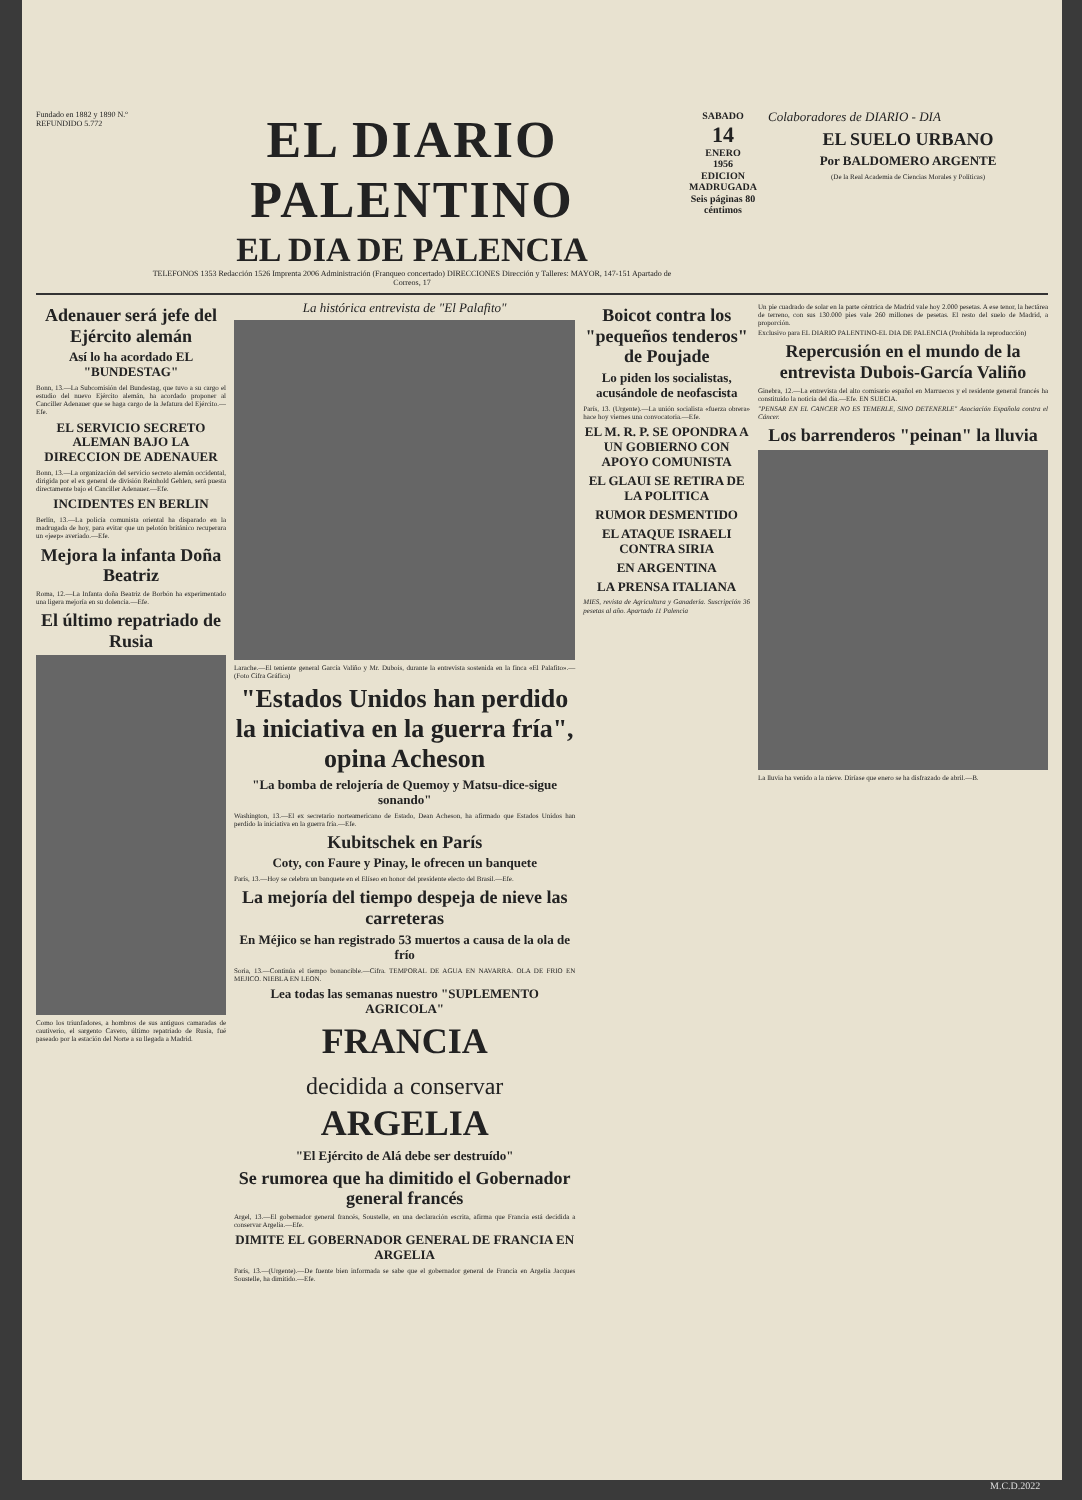Fundado en 1882 y 1890 N.º REFUNDIDO 5.772
EL DIARIO PALENTINO
EL DIA DE PALENCIA
TELEFONOS 1353 Redacción 1526 Imprenta 2006 Administración (Franqueo concertado) DIRECCIONES Dirección y Talleres: MAYOR, 147-151 Apartado de Correos, 17
SABADO
14
ENERO
1956
EDICION MADRUGADA Seis páginas 80 céntimos
Colaboradores de DIARIO - DIA
EL SUELO URBANO
Por BALDOMERO ARGENTE
(De la Real Academia de Ciencias Morales y Políticas)
Adenauer será jefe del Ejército alemán
Así lo ha acordado EL "BUNDESTAG"
Bonn, 13.—La Subcomisión del Bundestag, que tuvo a su cargo el estudio del nuevo Ejército alemán, ha acordado proponer al Canciller Adenauer que se haga cargo de la Jefatura del Ejército.—Efe.
EL SERVICIO SECRETO ALEMAN BAJO LA DIRECCION DE ADENAUER
Bonn, 13.—La organización del servicio secreto alemán occidental, dirigida por el ex general de división Reinhold Gehlen, será puesta directamente bajo el Canciller Adenauer.—Efe.
INCIDENTES EN BERLIN
Berlín, 13.—La policía comunista oriental ha disparado en la madrugada de hoy, para evitar que un pelotón británico recuperara un «jeep» averiado.—Efe.
Mejora la infanta Doña Beatriz
Roma, 12.—La Infanta doña Beatriz de Borbón ha experimentado una ligera mejoría en su dolencia.—Efe.
El último repatriado de Rusia
Como los triunfadores, a hombros de sus antiguos camaradas de cautiverio, el sargento Cavero, último repatriado de Rusia, fué paseado por la estación del Norte a su llegada a Madrid.
La histórica entrevista de "El Palafito"
Larache.—El teniente general García Valiño y Mr. Dubois, durante la entrevista sostenida en la finca «El Palafito».—(Foto Cifra Gráfica)
"Estados Unidos han perdido la iniciativa en la guerra fría", opina Acheson
"La bomba de relojería de Quemoy y Matsu-dice-sigue sonando"
Washington, 13.—El ex secretario norteamericano de Estado, Dean Acheson, ha afirmado que Estados Unidos han perdido la iniciativa en la guerra fría.—Efe.
Kubitschek en París
Coty, con Faure y Pinay, le ofrecen un banquete
París, 13.—Hoy se celebra un banquete en el Elíseo en honor del presidente electo del Brasil.—Efe.
La mejoría del tiempo despeja de nieve las carreteras
En Méjico se han registrado 53 muertos a causa de la ola de frío
Soria, 13.—Continúa el tiempo bonancible.—Cifra. TEMPORAL DE AGUA EN NAVARRA. OLA DE FRIO EN MEJICO. NIEBLA EN LEON.
Lea todas las semanas nuestro "SUPLEMENTO AGRICOLA"
FRANCIA
decidida a conservar
ARGELIA
"El Ejército de Alá debe ser destruído"
Se rumorea que ha dimitido el Gobernador general francés
Argel, 13.—El gobernador general francés, Soustelle, en una declaración escrita, afirma que Francia está decidida a conservar Argelia.—Efe.
DIMITE EL GOBERNADOR GENERAL DE FRANCIA EN ARGELIA
París, 13.—(Urgente).—De fuente bien informada se sabe que el gobernador general de Francia en Argelia Jacques Soustelle, ha dimitido.—Efe.
Boicot contra los "pequeños tenderos" de Poujade
Lo piden los socialistas, acusándole de neofascista
París, 13. (Urgente).—La unión socialista «fuerza obrera» hace hoy viernes una convocatoria.—Efe.
EL M. R. P. SE OPONDRA A UN GOBIERNO CON APOYO COMUNISTA
EL GLAUI SE RETIRA DE LA POLITICA
RUMOR DESMENTIDO
EL ATAQUE ISRAELI CONTRA SIRIA
EN ARGENTINA
LA PRENSA ITALIANA
MIES, revista de Agricultura y Ganadería. Suscripción 36 pesetas al año. Apartado 11 Palencia
Un pie cuadrado de solar en la parte céntrica de Madrid vale hoy 2.000 pesetas. A ese tenor, la hectárea de terreno, con sus 130.000 pies vale 260 millones de pesetas. El resto del suelo de Madrid, a proporción.
Exclusivo para EL DIARIO PALENTINO-EL DIA DE PALENCIA (Prohibida la reproducción)
Repercusión en el mundo de la entrevista Dubois-García Valiño
Ginebra, 12.—La entrevista del alto comisario español en Marruecos y el residente general francés ha constituido la noticia del día.—Efe. EN SUECIA.
"PENSAR EN EL CANCER NO ES TEMERLE, SINO DETENERLE" Asociación Española contra el Cáncer.
Los barrenderos "peinan" la lluvia
La lluvia ha venido a la nieve. Diríase que enero se ha disfrazado de abril.—B.
M.C.D.2022